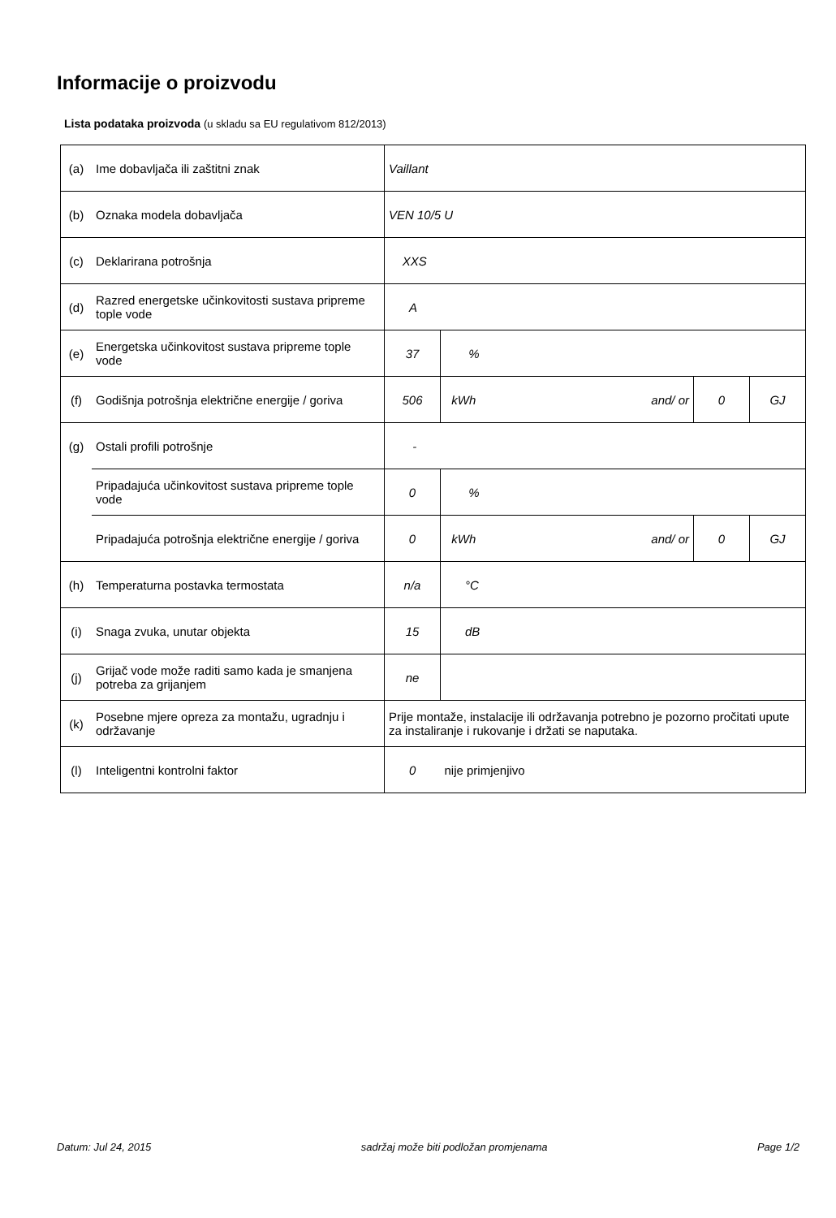Informacije o proizvodu
Lista podataka proizvoda (u skladu sa EU regulativom 812/2013)
| (a) | Ime dobavljača ili zaštitni znak | Vaillant | | | | |
| (b) | Oznaka modela dobavljača | VEN 10/5 U | | | | |
| (c) | Deklarirana potrošnja | XXS | | | | |
| (d) | Razred energetske učinkovitosti sustava pripreme tople vode | A | | | | |
| (e) | Energetska učinkovitost sustava pripreme tople vode | 37 | % | | | |
| (f) | Godišnja potrošnja električne energije / goriva | 506 | kWh | and/ or | 0 | GJ |
| (g) | Ostali profili potrošnje | - | | | | |
| | Pripadajuća učinkovitost sustava pripreme tople vode | 0 | % | | | |
| | Pripadajuća potrošnja električne energije / goriva | 0 | kWh | and/ or | 0 | GJ |
| (h) | Temperaturna postavka termostata | n/a | °C | | | |
| (i) | Snaga zvuka, unutar objekta | 15 | dB | | | |
| (j) | Grijač vode može raditi samo kada je smanjena potreba za grijanjem | ne | | | | |
| (k) | Posebne mjere opreza za montažu, ugradnju i održavanje | Prije montaže, instalacije ili održavanja potrebno je pozorno pročitati upute za instaliranje i rukovanje i držati se naputaka. | | | | |
| (l) | Inteligentni kontrolni faktor | 0 | nije primjenjivo | | | |
Datum: Jul 24, 2015 sadržaj može biti podložan promjenama Page 1/2